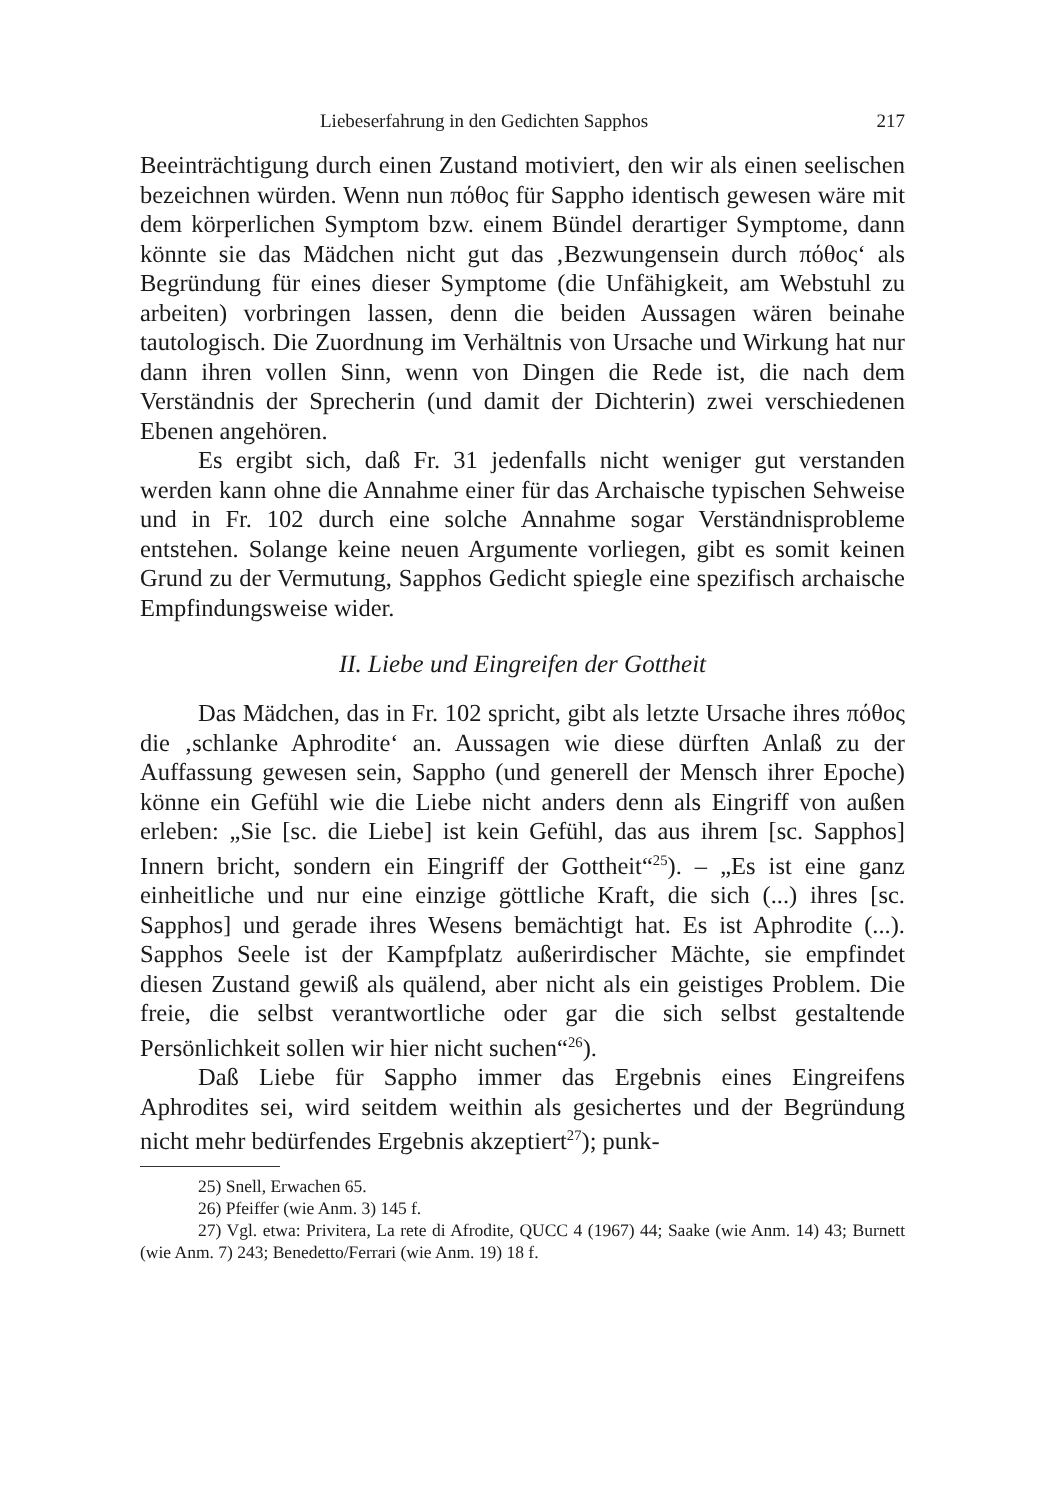Liebeserfahrung in den Gedichten Sapphos 217
Beeinträchtigung durch einen Zustand motiviert, den wir als einen seelischen bezeichnen würden. Wenn nun πόθος für Sappho identisch gewesen wäre mit dem körperlichen Symptom bzw. einem Bündel derartiger Symptome, dann könnte sie das Mädchen nicht gut das ‚Bezwungensein durch πόθος‘ als Begründung für eines dieser Symptome (die Unfähigkeit, am Webstuhl zu arbeiten) vorbringen lassen, denn die beiden Aussagen wären beinahe tautologisch. Die Zuordnung im Verhältnis von Ursache und Wirkung hat nur dann ihren vollen Sinn, wenn von Dingen die Rede ist, die nach dem Verständnis der Sprecherin (und damit der Dichterin) zwei verschiedenen Ebenen angehören.
Es ergibt sich, daß Fr. 31 jedenfalls nicht weniger gut verstanden werden kann ohne die Annahme einer für das Archaische typischen Sehweise und in Fr. 102 durch eine solche Annahme sogar Verständnisprobleme entstehen. Solange keine neuen Argumente vorliegen, gibt es somit keinen Grund zu der Vermutung, Sapphos Gedicht spiegle eine spezifisch archaische Empfindungsweise wider.
II. Liebe und Eingreifen der Gottheit
Das Mädchen, das in Fr. 102 spricht, gibt als letzte Ursache ihres πόθος die ‚schlanke Aphrodite‘ an. Aussagen wie diese dürften Anlaß zu der Auffassung gewesen sein, Sappho (und generell der Mensch ihrer Epoche) könne ein Gefühl wie die Liebe nicht anders denn als Eingriff von außen erleben: „Sie [sc. die Liebe] ist kein Gefühl, das aus ihrem [sc. Sapphos] Innern bricht, sondern ein Eingriff der Gottheit“<sup>25</sup>). – „Es ist eine ganz einheitliche und nur eine einzige göttliche Kraft, die sich (...) ihres [sc. Sapphos] und gerade ihres Wesens bemächtigt hat. Es ist Aphrodite (...). Sapphos Seele ist der Kampfplatz außerirdischer Mächte, sie empfindet diesen Zustand gewiß als quälend, aber nicht als ein geistiges Problem. Die freie, die selbst verantwortliche oder gar die sich selbst gestaltende Persönlichkeit sollen wir hier nicht suchen“<sup>26</sup>).
Daß Liebe für Sappho immer das Ergebnis eines Eingreifens Aphrodites sei, wird seitdem weithin als gesichertes und der Begründung nicht mehr bedürfendes Ergebnis akzeptiert<sup>27</sup>); punk-
25) Snell, Erwachen 65.
26) Pfeiffer (wie Anm. 3) 145 f.
27) Vgl. etwa: Privitera, La rete di Afrodite, QUCC 4 (1967) 44; Saake (wie Anm. 14) 43; Burnett (wie Anm. 7) 243; Benedetto/Ferrari (wie Anm. 19) 18 f.